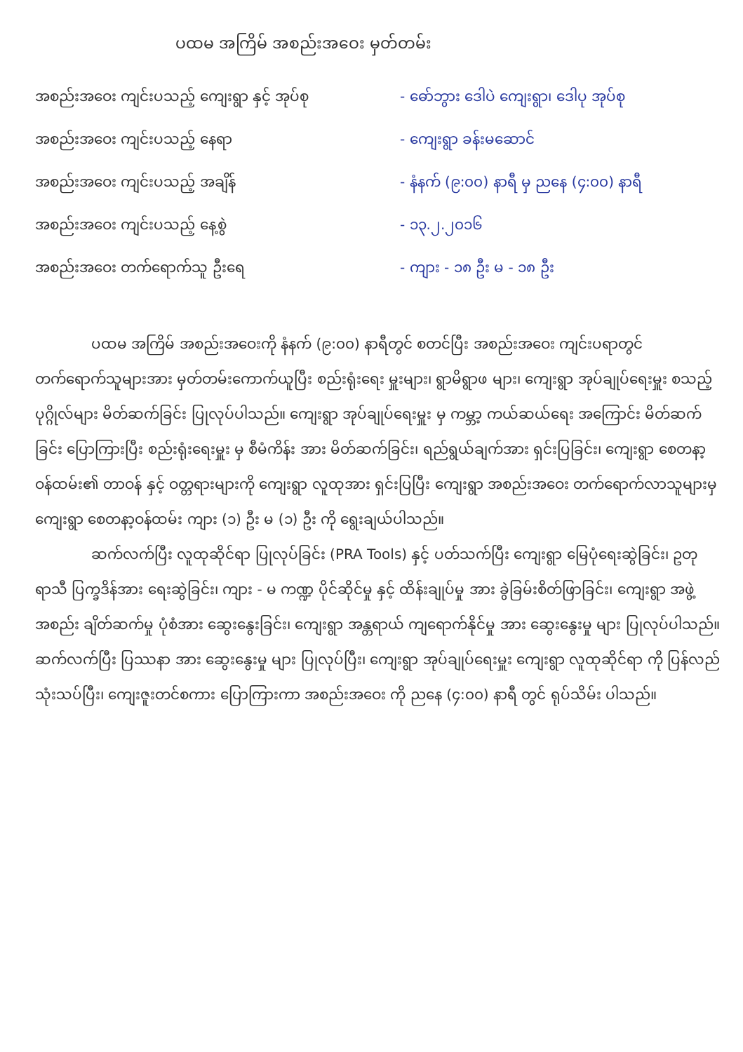ပထမ အကြိမ် အစည်းအဝေး မှတ်တမ်း
အစည်းအဝေး ကျင်းပသည့် ကျေးရွာ နှင့် အုပ်စု - ဓော်ဘွား ဒေါပဲ ကျေးရွာ၊ ဒေါပု အုပ်စု
အစည်းအဝေး ကျင်းပသည့် နေရာ - ကျေးရွာ ခန်းမဆောင်
အစည်းအဝေး ကျင်းပသည့် အချိန် - နံနက် (၉:၀၀) နာရီ မှ ညနေ (၄:၀၀) နာရီ
အစည်းအဝေး ကျင်းပသည့် နေ့စွဲ - ၁၃.၂.၂၀၁၆
အစည်းအဝေး တက်ရောက်သူ ဦးရေ - ကျား - ၁၈ ဦး မ - ၁၈ ဦး
ပထမ အကြိမ် အစည်းအဝေးကို နံနက် (၉:၀၀) နာရီတွင် စတင်ပြီး အစည်းအဝေး ကျင်းပရာတွင် တက်ရောက်သူများအား မှတ်တမ်းကောက်ယူပြီး စည်းရုံးရေး မှူးများ၊ ရွာမိရွာဖ များ၊ ကျေးရွာ အုပ်ချုပ်ရေးမှူး စသည့် ပုဂ္ဂိုလ်များ မိတ်ဆက်ခြင်း ပြုလုပ်ပါသည်။ ကျေးရွာ အုပ်ချုပ်ရေးမှူး မှ ကမ္ဘာ့ ကယ်ဆယ်ရေး အကြောင်း မိတ်ဆက်ခြင်း ပြောကြားပြီး စည်းရုံးရေးမှူး မှ စီမံကိန်း အား မိတ်ဆက်ခြင်း၊ ရည်ရွယ်ချက်အား ရှင်းပြခြင်း၊ ကျေးရွာ စေတနာ့ ဝန်ထမ်း၏ တာဝန် နှင့် ဝတ္တရားများကို ကျေးရွာ လူထုအား ရှင်းပြပြီး ကျေးရွာ အစည်းအဝေး တက်ရောက်လာသူများမှ ကျေးရွာ စေတနာ့ဝန်ထမ်း ကျား (၁) ဦး မ (၁) ဦး ကို ရွေးချယ်ပါသည်။
ဆက်လက်ပြီး လူထုဆိုင်ရာ ပြုလုပ်ခြင်း (PRA Tools) နှင့် ပတ်သက်ပြီး ကျေးရွာ မြေပုံရေးဆွဲခြင်း၊ ဥတုရာသီ ပြက္ခဒိန်အား ရေးဆွဲခြင်း၊ ကျား - မ ကဏ္ဍ ပိုင်ဆိုင်မှု နှင့် ထိန်းချုပ်မှု အား ခွဲခြမ်းစိတ်ဖြာခြင်း၊ ကျေးရွာ အဖွဲ့အစည်း ချိတ်ဆက်မှု ပုံစံအား ဆွေးနွေးခြင်း၊ ကျေးရွာ အန္တရာယ် ကျရောက်နိုင်မှု အား ဆွေးနွေးမှု များ ပြုလုပ်ပါသည်။ ဆက်လက်ပြီး ပြဿနာ အား ဆွေးနွေးမှု များ ပြုလုပ်ပြီး၊ ကျေးရွာ အုပ်ချုပ်ရေးမှူး ကျေးရွာ လူထုဆိုင်ရာ ကို ပြန်လည်သုံးသပ်ပြီး၊ ကျေးဇူးတင်စကား ပြောကြားကာ အစည်းအဝေး ကို ညနေ (၄:၀၀) နာရီ တွင် ရုပ်သိမ်း ပါသည်။